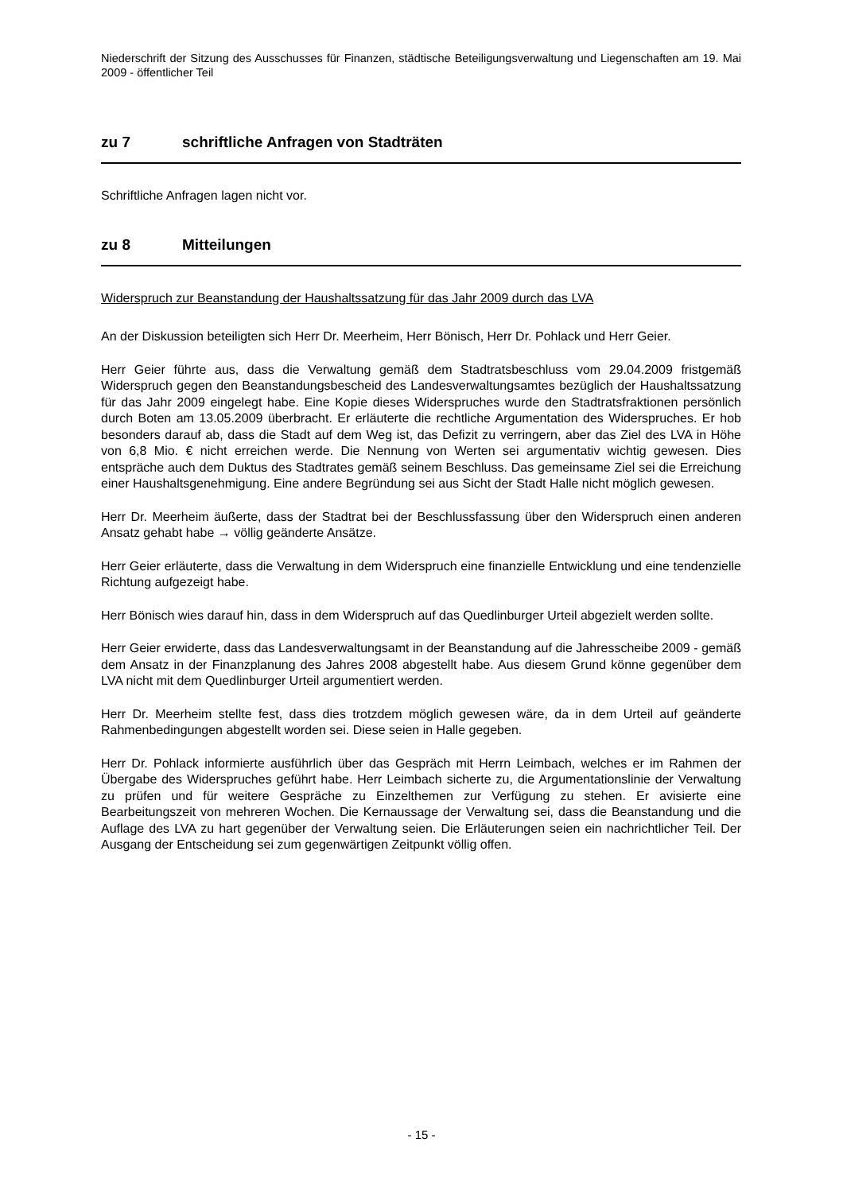Niederschrift der Sitzung des Ausschusses für Finanzen, städtische Beteiligungsverwaltung und Liegenschaften am 19. Mai 2009 - öffentlicher Teil
zu 7 schriftliche Anfragen von Stadträten
Schriftliche Anfragen lagen nicht vor.
zu 8 Mitteilungen
Widerspruch zur Beanstandung der Haushaltssatzung für das Jahr 2009 durch das LVA
An der Diskussion beteiligten sich Herr Dr. Meerheim, Herr Bönisch, Herr Dr. Pohlack und Herr Geier.
Herr Geier führte aus, dass die Verwaltung gemäß dem Stadtratsbeschluss vom 29.04.2009 fristgemäß Widerspruch gegen den Beanstandungsbescheid des Landesverwaltungsamtes bezüglich der Haushaltssatzung für das Jahr 2009 eingelegt habe. Eine Kopie dieses Widerspruches wurde den Stadtratsfraktionen persönlich durch Boten am 13.05.2009 überbracht. Er erläuterte die rechtliche Argumentation des Widerspruches. Er hob besonders darauf ab, dass die Stadt auf dem Weg ist, das Defizit zu verringern, aber das Ziel des LVA in Höhe von 6,8 Mio. € nicht erreichen werde. Die Nennung von Werten sei argumentativ wichtig gewesen. Dies entspräche auch dem Duktus des Stadtrates gemäß seinem Beschluss. Das gemeinsame Ziel sei die Erreichung einer Haushaltsgenehmigung. Eine andere Begründung sei aus Sicht der Stadt Halle nicht möglich gewesen.
Herr Dr. Meerheim äußerte, dass der Stadtrat bei der Beschlussfassung über den Widerspruch einen anderen Ansatz gehabt habe → völlig geänderte Ansätze.
Herr Geier erläuterte, dass die Verwaltung in dem Widerspruch eine finanzielle Entwicklung und eine tendenzielle Richtung aufgezeigt habe.
Herr Bönisch wies darauf hin, dass in dem Widerspruch auf das Quedlinburger Urteil abgezielt werden sollte.
Herr Geier erwiderte, dass das Landesverwaltungsamt in der Beanstandung auf die Jahresscheibe 2009 - gemäß dem Ansatz in der Finanzplanung des Jahres 2008 abgestellt habe. Aus diesem Grund könne gegenüber dem LVA nicht mit dem Quedlinburger Urteil argumentiert werden.
Herr Dr. Meerheim stellte fest, dass dies trotzdem möglich gewesen wäre, da in dem Urteil auf geänderte Rahmenbedingungen abgestellt worden sei. Diese seien in Halle gegeben.
Herr Dr. Pohlack informierte ausführlich über das Gespräch mit Herrn Leimbach, welches er im Rahmen der Übergabe des Widerspruches geführt habe. Herr Leimbach sicherte zu, die Argumentationslinie der Verwaltung zu prüfen und für weitere Gespräche zu Einzelthemen zur Verfügung zu stehen. Er avisierte eine Bearbeitungszeit von mehreren Wochen. Die Kernaussage der Verwaltung sei, dass die Beanstandung und die Auflage des LVA zu hart gegenüber der Verwaltung seien. Die Erläuterungen seien ein nachrichtlicher Teil. Der Ausgang der Entscheidung sei zum gegenwärtigen Zeitpunkt völlig offen.
- 15 -